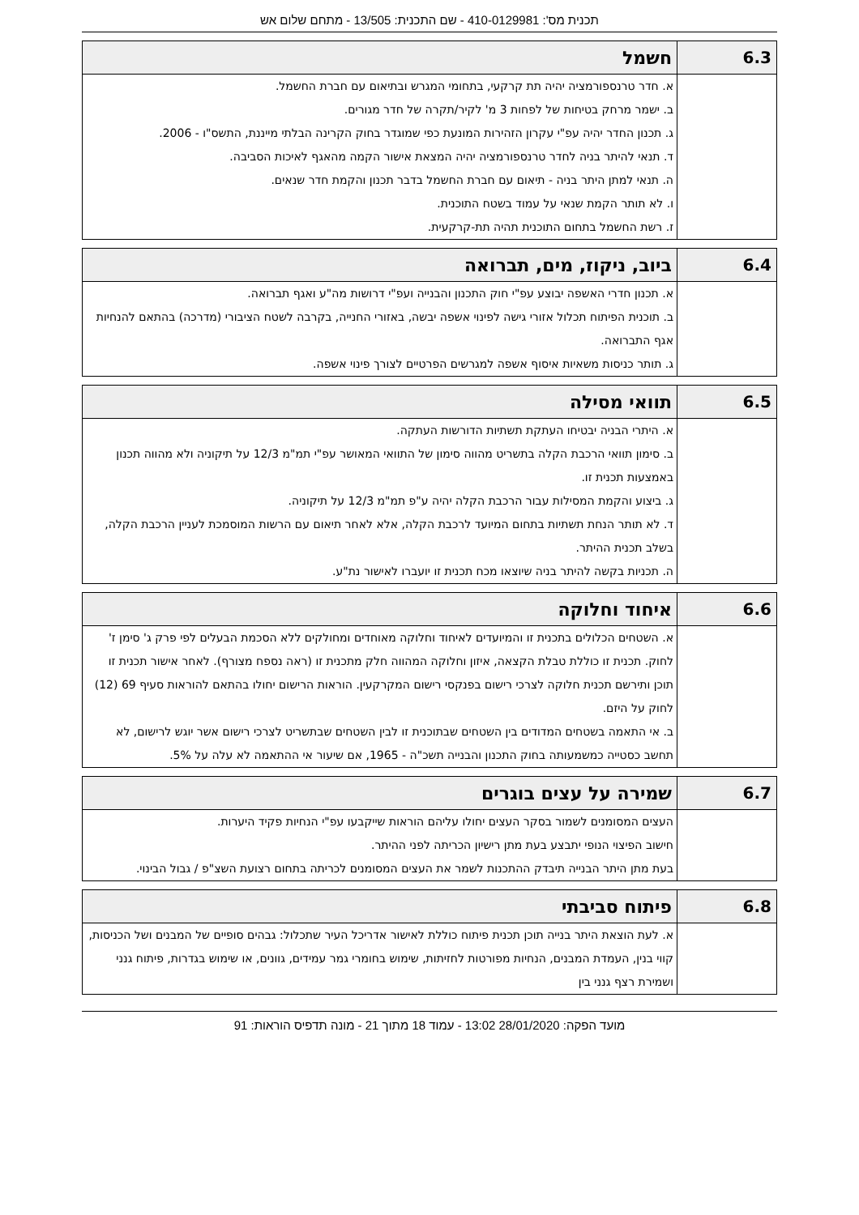תכנית מס': 410-0129981 - שם התכנית: 13/505 - מתחם שלום אש
| 6.3 | חשמל |
| --- | --- |
| | א. חדר טרנספורמציה יהיה תת קרקעי, בתחומי המגרש ובתיאום עם חברת החשמל. ב. ישמר מרחק בטיחות של לפחות 3 מ' לקיר/תקרה של חדר מגורים. ג. תכנון החדר יהיה עפ"י עקרון הזהירות המונעת כפי שמוגדר בחוק הקרינה הבלתי מייננת, התשס"ו - 2006. ד. תנאי להיתר בניה לחדר טרנספורמציה יהיה המצאת אישור הקמה מהאגף לאיכות הסביבה. ה. תנאי למתן היתר בניה - תיאום עם חברת החשמל בדבר תכנון והקמת חדר שנאים. ו. לא תותר הקמת שנאי על עמוד בשטח התוכנית. ז. רשת החשמל בתחום התוכנית תהיה תת-קרקעית. |
| 6.4 | ביוב, ניקוז, מים, תברואה |
| --- | --- |
| | א. תכנון חדרי האשפה יבוצע עפ"י חוק התכנון והבנייה ועפ"י דרושות מה"ע ואגף תברואה. ב. תוכנית הפיתוח תכלול אזורי גישה לפינוי אשפה יבשה, באזורי החנייה, בקרבה לשטח הציבורי (מדרכה) בהתאם להנחיות אגף התברואה. ג. תותר כניסות משאיות איסוף אשפה למגרשים הפרטיים לצורך פינוי אשפה. |
| 6.5 | תוואי מסילה |
| --- | --- |
| | א. היתרי הבניה יבטיחו העתקת תשתיות הדורשות העתקה. ב. סימון תוואי הרכבת הקלה בתשריט מהווה סימון של התוואי המאושר עפ"י תמ"מ 12/3 על תיקוניה ולא מהווה תכנון באמצעות תכנית זו. ג. ביצוע והקמת המסילות עבור הרכבת הקלה יהיה ע"פ תמ"מ 12/3 על תיקוניה. ד. לא תותר הנחת תשתיות בתחום המיועד לרכבת הקלה, אלא לאחר תיאום עם הרשות המוסמכת לעניין הרכבת הקלה, בשלב תכנית ההיתר. ה. תכניות בקשה להיתר בניה שיוצאו מכח תכנית זו יועברו לאישור נת"ע. |
| 6.6 | איחוד וחלוקה |
| --- | --- |
| | א. השטחים הכלולים בתכנית זו והמיועדים לאיחוד וחלוקה מאוחדים ומחולקים ללא הסכמת הבעלים לפי פרק ג' סימן ז' לחוק. תכנית זו כוללת טבלת הקצאה, איזון וחלוקה המהווה חלק מתכנית זו (ראה נספח מצורף). לאחר אישור תכנית זו תוכן ותירשם תכנית חלוקה לצרכי רישום בפנקסי רישום המקרקעין. הוראות הרישום יחולו בהתאם להוראות סעיף 69 (12) לחוק על היזם. ב. אי התאמה בשטחים המדודים בין השטחים שבתוכנית זו לבין השטחים שבתשריט לצרכי רישום אשר יוגש לרישום, לא תחשב כסטייה כמשמעותה בחוק התכנון והבנייה תשכ"ה - 1965, אם שיעור אי ההתאמה לא עלה על 5%. |
| 6.7 | שמירה על עצים בוגרים |
| --- | --- |
| | העצים המסומנים לשמור בסקר העצים יחולו עליהם הוראות שייקבעו עפ"י הנחיות פקיד היערות. חישוב הפיצוי הנופי יתבצע בעת מתן רישיון הכריתה לפני ההיתר. בעת מתן היתר הבנייה תיבדק ההתכנות לשמר את העצים המסומנים לכריתה בתחום רצועת השצ"פ / גבול הבינוי. |
| 6.8 | פיתוח סביבתי |
| --- | --- |
| | א. לעת הוצאת היתר בנייה תוכן תכנית פיתוח כוללת לאישור אדריכל העיר שתכלול: גבהים סופיים של המבנים ושל הכניסות, קווי בנין, העמדת המבנים, הנחיות מפורטות לחזיתות, שימוש בחומרי גמר עמידים, גוונים, או שימוש בגדרות, פיתוח גנני ושמירת רצף גנני בין |
מועד הפקה: 28/01/2020 13:02 - עמוד 18 מתוך 21 - מונה תדפיס הוראות: 91